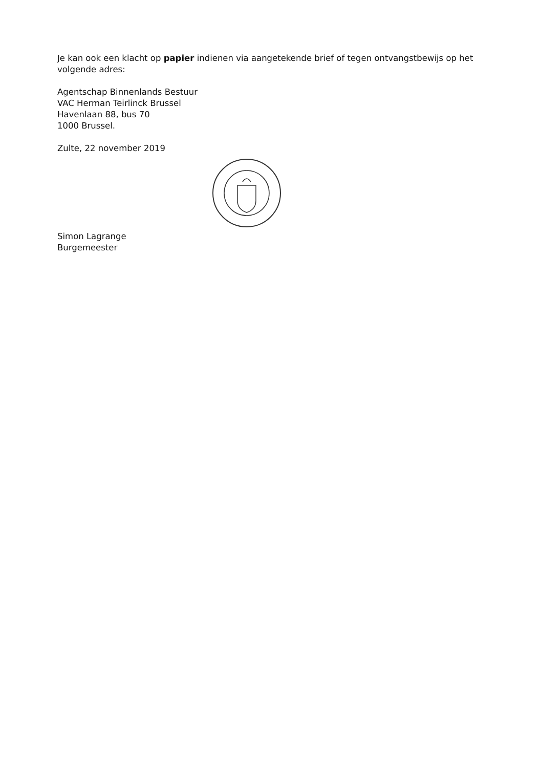Je kan ook een klacht op papier indienen via aangetekende brief of tegen ontvangstbewijs op het volgende adres:
Agentschap Binnenlands Bestuur
VAC Herman Teirlinck Brussel
Havenlaan 88, bus 70
1000 Brussel.
Zulte, 22 november 2019
Simon Lagrange
Burgemeester